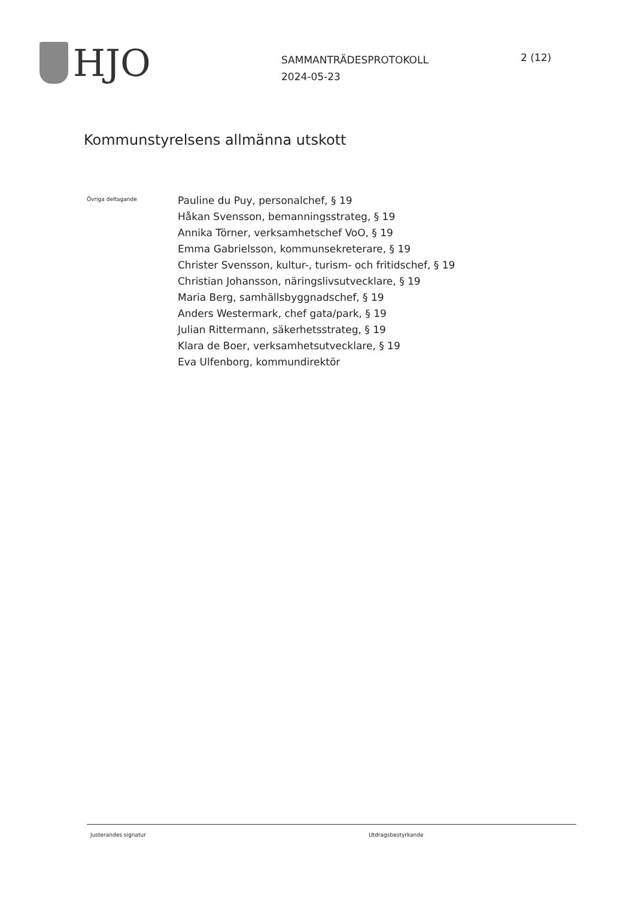HJO
SAMMANTRÄDESPROTOKOLL
2024-05-23
2 (12)
Kommunstyrelsens allmänna utskott
Övriga deltagande
Pauline du Puy, personalchef, § 19
Håkan Svensson, bemanningsstrateg, § 19
Annika Törner, verksamhetschef VoO, § 19
Emma Gabrielsson, kommunsekreterare, § 19
Christer Svensson, kultur-, turism- och fritidschef, § 19
Christian Johansson, näringslivsutvecklare, § 19
Maria Berg, samhällsbyggnadschef, § 19
Anders Westermark, chef gata/park, § 19
Julian Rittermann, säkerhetsstrateg, § 19
Klara de Boer, verksamhetsutvecklare, § 19
Eva Ulfenborg, kommundirektör
Justerandes signatur Utdragsbestyrkande